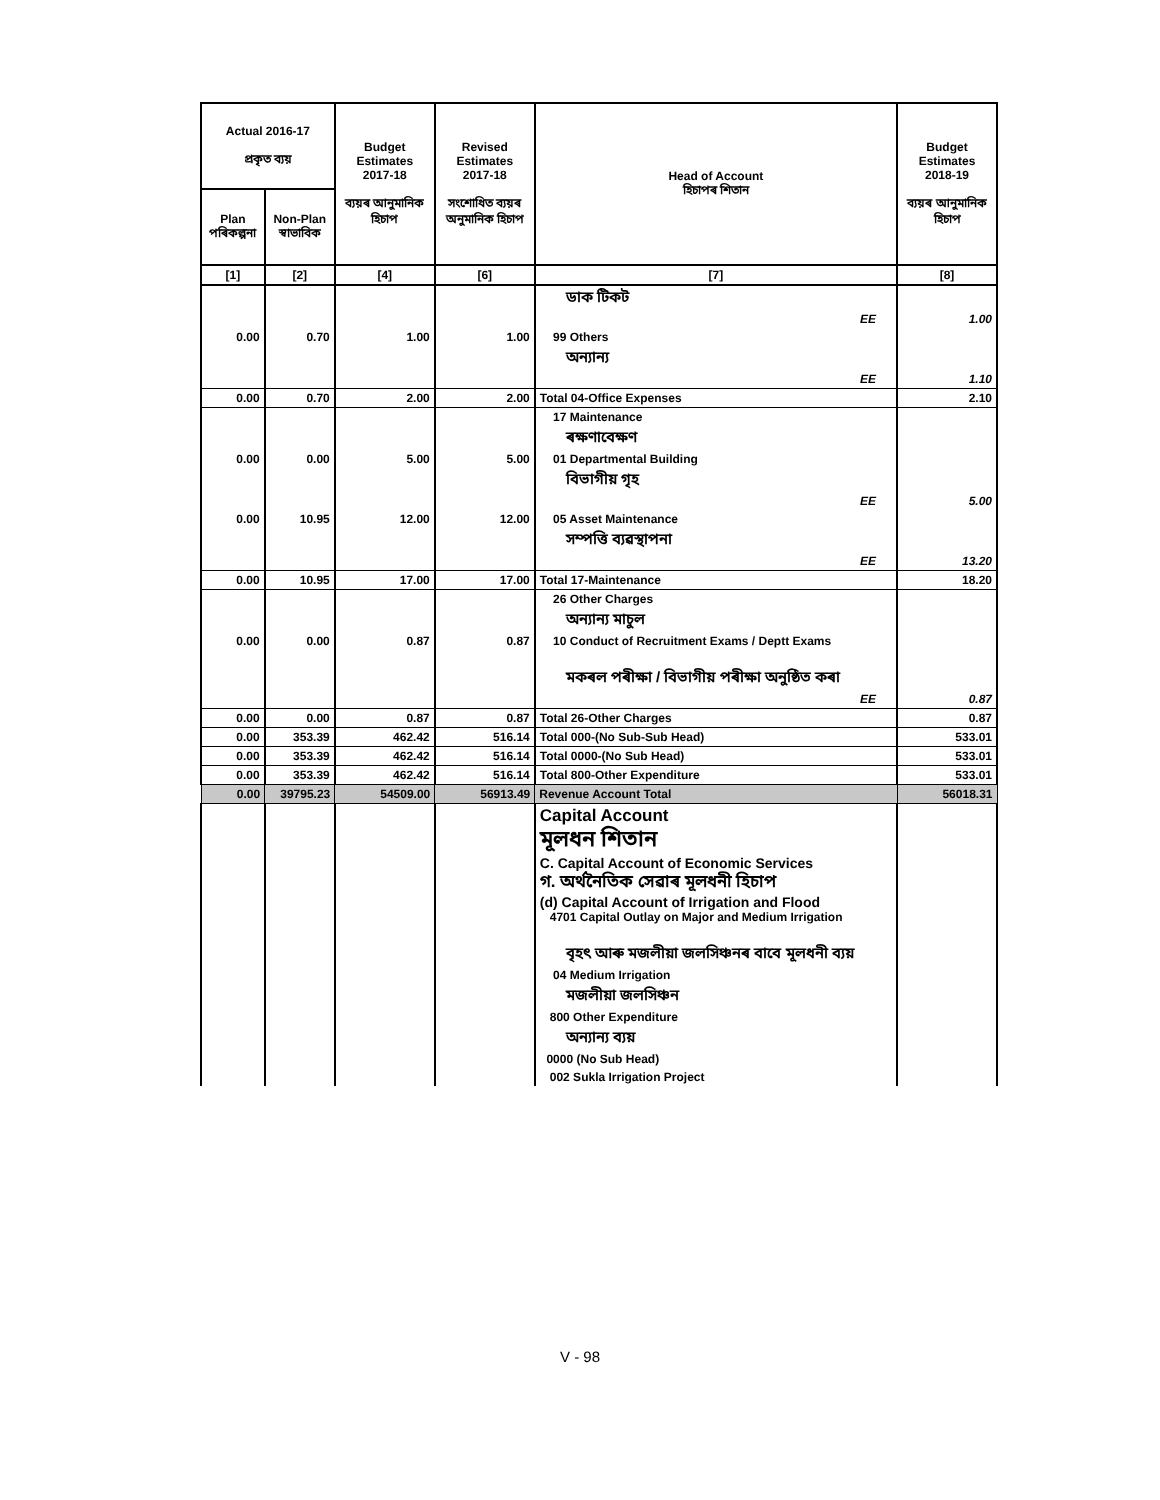| Actual 2016-17 প্ৰকৃত ব্যয় | | Budget Estimates 2017-18 ব্যয়ৰ আনুমানিক হিচাপ | Revised Estimates 2017-18 সংশোধিত ব্যয়ৰ অনুমানিক হিচাপ | Head of Account হিচাপৰ শিতান | Budget Estimates 2018-19 ব্যয়ৰ আনুমানিক হিচাপ |
| --- | --- | --- | --- | --- | --- |
| Plan পৰিকল্পনা | Non-Plan স্বাভাবিক | | | | |
| [1] | [2] | [4] | [6] | [7] | [8] |
| | | | | ডাক টিকট | |
| | | | | EE | 1.00 |
| 0.00 | 0.70 | 1.00 | 1.00 | 99 Others | |
| | | | | অন্যান্য | |
| | | | | EE | 1.10 |
| 0.00 | 0.70 | 2.00 | 2.00 | Total 04-Office Expenses | 2.10 |
| | | | | 17 Maintenance | |
| | | | | ৰক্ষণাবেক্ষণ | |
| 0.00 | 0.00 | 5.00 | 5.00 | 01 Departmental Building | |
| | | | | বিভাগীয় গৃহ | |
| | | | | EE | 5.00 |
| 0.00 | 10.95 | 12.00 | 12.00 | 05 Asset Maintenance | |
| | | | | সম্পত্তি ব্যৱস্থাপনা | |
| | | | | EE | 13.20 |
| 0.00 | 10.95 | 17.00 | 17.00 | Total 17-Maintenance | 18.20 |
| | | | | 26 Other Charges | |
| | | | | অন্যান্য মাচুল | |
| 0.00 | 0.00 | 0.87 | 0.87 | 10 Conduct of Recruitment Exams / Deptt Exams | |
| | | | | মকৰল পৰীক্ষা / বিভাগীয় পৰীক্ষা অনুষ্ঠিত কৰা | |
| | | | | EE | 0.87 |
| 0.00 | 0.00 | 0.87 | 0.87 | Total 26-Other Charges | 0.87 |
| 0.00 | 353.39 | 462.42 | 516.14 | Total 000-(No Sub-Sub Head) | 533.01 |
| 0.00 | 353.39 | 462.42 | 516.14 | Total 0000-(No Sub Head) | 533.01 |
| 0.00 | 353.39 | 462.42 | 516.14 | Total 800-Other Expenditure | 533.01 |
| 0.00 | 39795.23 | 54509.00 | 56913.49 | Revenue Account Total | 56018.31 |
| | | | | Capital Account মূলধন শিতান C. Capital Account of Economic Services গ. অৰ্থনৈতিক সেৱাৰ মূলধনী হিচাপ (d) Capital Account of Irrigation and Flood 4701 Capital Outlay on Major and Medium Irrigation | |
| | | | | বৃহৎ আৰু মজলীয়া জলসিঞ্চনৰ বাবে মূলধনী ব্যয় | |
| | | | | 04 Medium Irrigation | |
| | | | | মজলীয়া জলসিঞ্চন | |
| | | | | 800 Other Expenditure | |
| | | | | অন্যান্য ব্যয় | |
| | | | | 0000 (No Sub Head) | |
| | | | | 002 Sukla Irrigation Project | |
V - 98